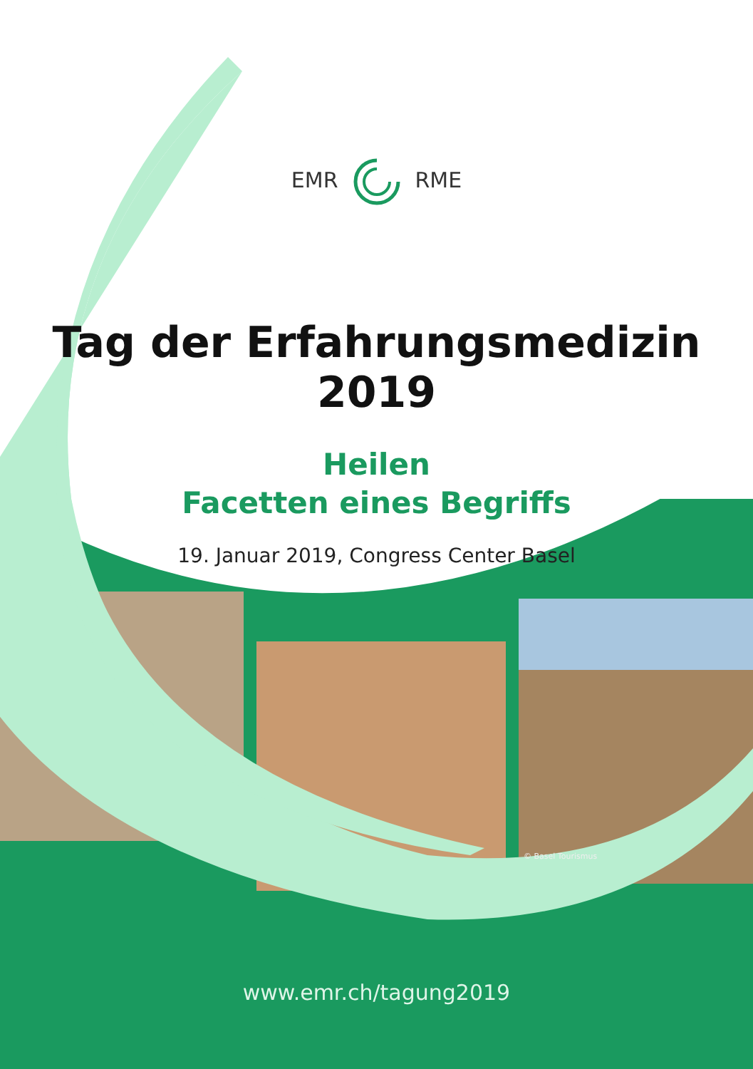EMRRME
Tag der Erfahrungsmedizin 2019
Heilen
Facetten eines Begriffs
19. Januar 2019, Congress Center Basel
© Basel Tourismus
www.emr.ch/tagung2019